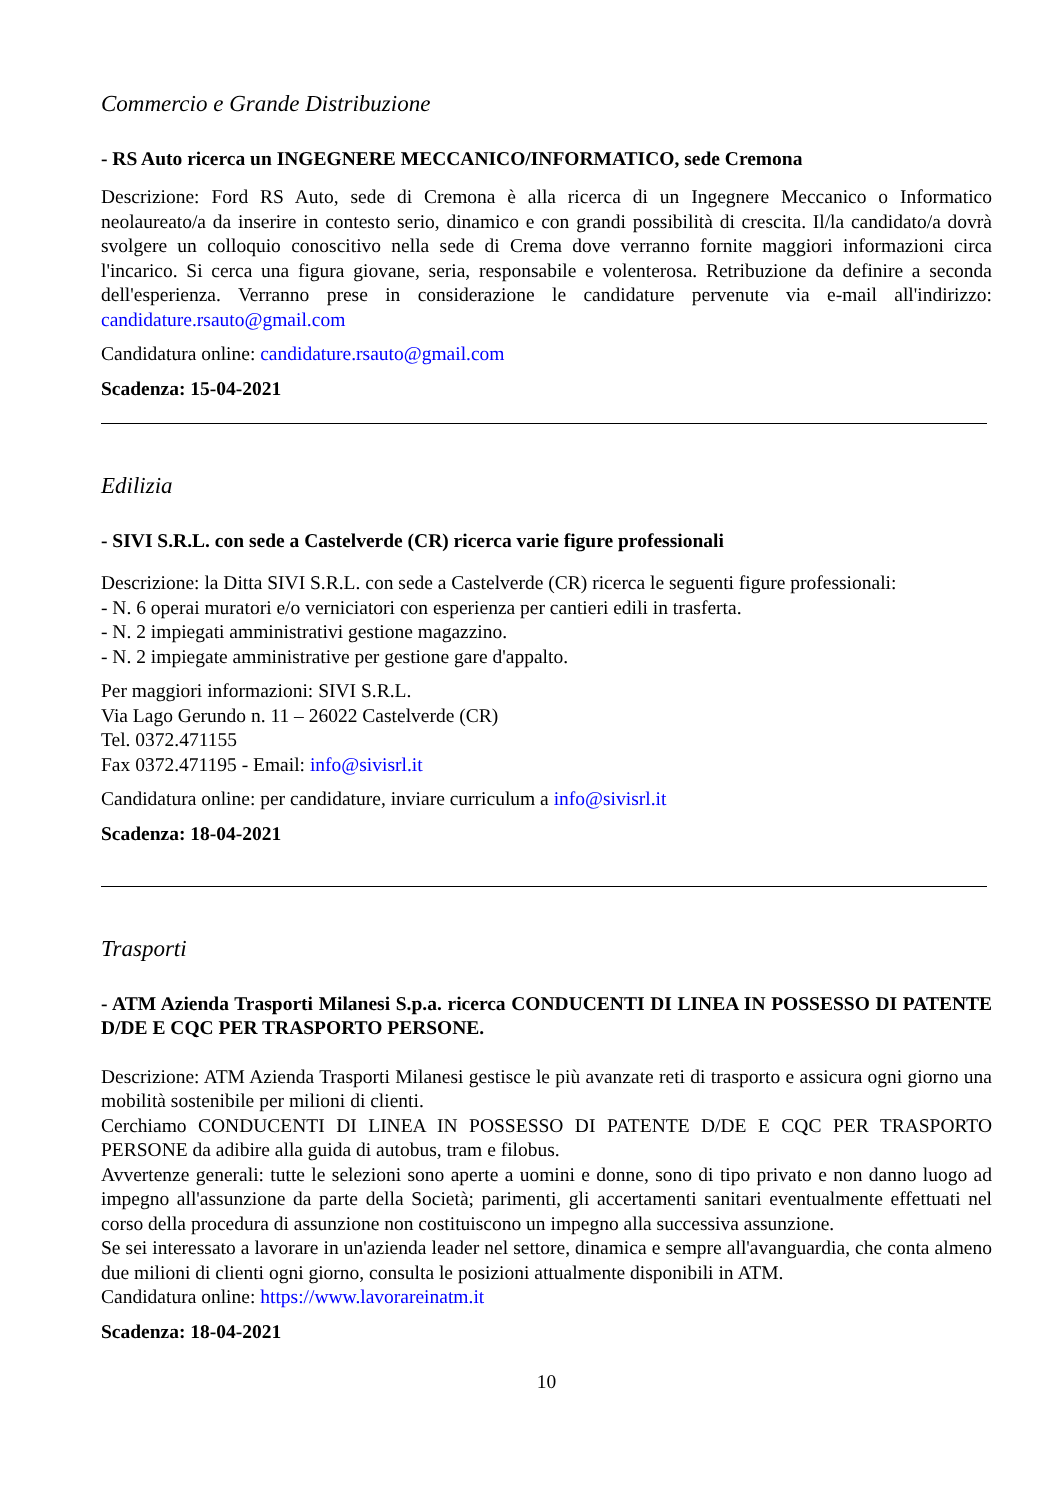Commercio e Grande Distribuzione
- RS Auto ricerca un INGEGNERE MECCANICO/INFORMATICO, sede Cremona
Descrizione: Ford RS Auto, sede di Cremona è alla ricerca di un Ingegnere Meccanico o Informatico neolaureato/a da inserire in contesto serio, dinamico e con grandi possibilità di crescita. Il/la candidato/a dovrà svolgere un colloquio conoscitivo nella sede di Crema dove verranno fornite maggiori informazioni circa l'incarico. Si cerca una figura giovane, seria, responsabile e volenterosa. Retribuzione da definire a seconda dell'esperienza. Verranno prese in considerazione le candidature pervenute via e-mail all'indirizzo: candidature.rsauto@gmail.com
Candidatura online: candidature.rsauto@gmail.com
Scadenza: 15-04-2021
Edilizia
- SIVI S.R.L. con sede a Castelverde (CR) ricerca varie figure professionali
Descrizione: la Ditta SIVI S.R.L. con sede a Castelverde (CR) ricerca le seguenti figure professionali:
- N. 6 operai muratori e/o verniciatori con esperienza per cantieri edili in trasferta.
- N. 2 impiegati amministrativi gestione magazzino.
- N. 2 impiegate amministrative per gestione gare d'appalto.
Per maggiori informazioni: SIVI S.R.L.
Via Lago Gerundo n. 11 – 26022 Castelverde (CR)
Tel. 0372.471155
Fax 0372.471195 - Email: info@sivisrl.it
Candidatura online: per candidature, inviare curriculum a info@sivisrl.it
Scadenza: 18-04-2021
Trasporti
- ATM Azienda Trasporti Milanesi S.p.a. ricerca CONDUCENTI DI LINEA IN POSSESSO DI PATENTE D/DE E CQC PER TRASPORTO PERSONE.
Descrizione: ATM Azienda Trasporti Milanesi gestisce le più avanzate reti di trasporto e assicura ogni giorno una mobilità sostenibile per milioni di clienti.
Cerchiamo CONDUCENTI DI LINEA IN POSSESSO DI PATENTE D/DE E CQC PER TRASPORTO PERSONE da adibire alla guida di autobus, tram e filobus.
Avvertenze generali: tutte le selezioni sono aperte a uomini e donne, sono di tipo privato e non danno luogo ad impegno all'assunzione da parte della Società; parimenti, gli accertamenti sanitari eventualmente effettuati nel corso della procedura di assunzione non costituiscono un impegno alla successiva assunzione.
Se sei interessato a lavorare in un'azienda leader nel settore, dinamica e sempre all'avanguardia, che conta almeno due milioni di clienti ogni giorno, consulta le posizioni attualmente disponibili in ATM.
Candidatura online: https://www.lavorareinatm.it
Scadenza: 18-04-2021
10